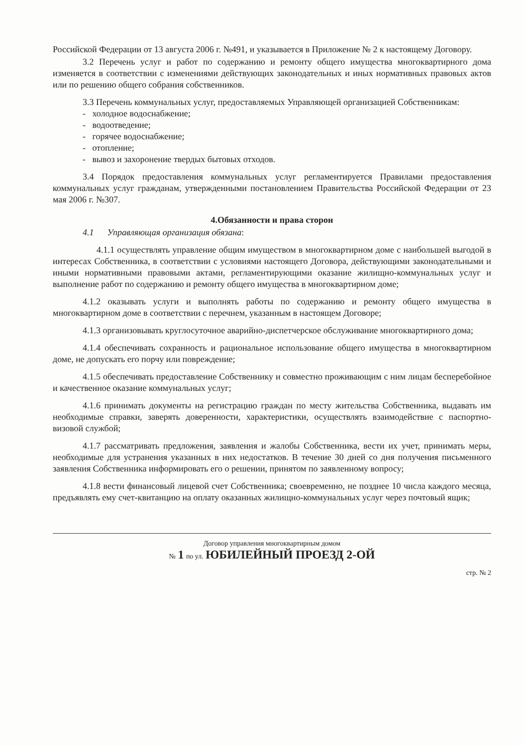Российской Федерации от 13 августа 2006 г. №491, и указывается в Приложение № 2 к настоящему Договору.
3.2 Перечень услуг и работ по содержанию и ремонту общего имущества многоквартирного дома изменяется в соответствии с изменениями действующих законодательных и иных нормативных правовых актов или по решению общего собрания собственников.
3.3 Перечень коммунальных услуг, предоставляемых Управляющей организацией Собственникам:
- холодное водоснабжение;
- водоотведение;
- горячее водоснабжение;
- отопление;
- вывоз и захоронение твердых бытовых отходов.
3.4 Порядок предоставления коммунальных услуг регламентируется Правилами предоставления коммунальных услуг гражданам, утвержденными постановлением Правительства Российской Федерации от 23 мая 2006 г. №307.
4.Обязанности и права сторон
4.1 Управляющая организация обязана:
4.1.1 осуществлять управление общим имуществом в многоквартирном доме с наибольшей выгодой в интересах Собственника, в соответствии с условиями настоящего Договора, действующими законодательными и иными нормативными правовыми актами, регламентирующими оказание жилищно-коммунальных услуг и выполнение работ по содержанию и ремонту общего имущества в многоквартирном доме;
4.1.2 оказывать услуги и выполнять работы по содержанию и ремонту общего имущества в многоквартирном доме в соответствии с перечнем, указанным в настоящем Договоре;
4.1.3 организовывать круглосуточное аварийно-диспетчерское обслуживание многоквартирного дома;
4.1.4 обеспечивать сохранность и рациональное использование общего имущества в многоквартирном доме, не допускать его порчу или повреждение;
4.1.5 обеспечивать предоставление Собственнику и совместно проживающим с ним лицам бесперебойное и качественное оказание коммунальных услуг;
4.1.6 принимать документы на регистрацию граждан по месту жительства Собственника, выдавать им необходимые справки, заверять доверенности, характеристики, осуществлять взаимодействие с паспортно-визовой службой;
4.1.7 рассматривать предложения, заявления и жалобы Собственника, вести их учет, принимать меры, необходимые для устранения указанных в них недостатков. В течение 30 дней со дня получения письменного заявления Собственника информировать его о решении, принятом по заявленному вопросу;
4.1.8 вести финансовый лицевой счет Собственника; своевременно, не позднее 10 числа каждого месяца, предъявлять ему счет-квитанцию на оплату оказанных жилищно-коммунальных услуг через почтовый ящик;
Договор управления многоквартирным домом
№ 1 по ул. ЮБИЛЕЙНЫЙ ПРОЕЗД 2-ОЙ
стр. № 2